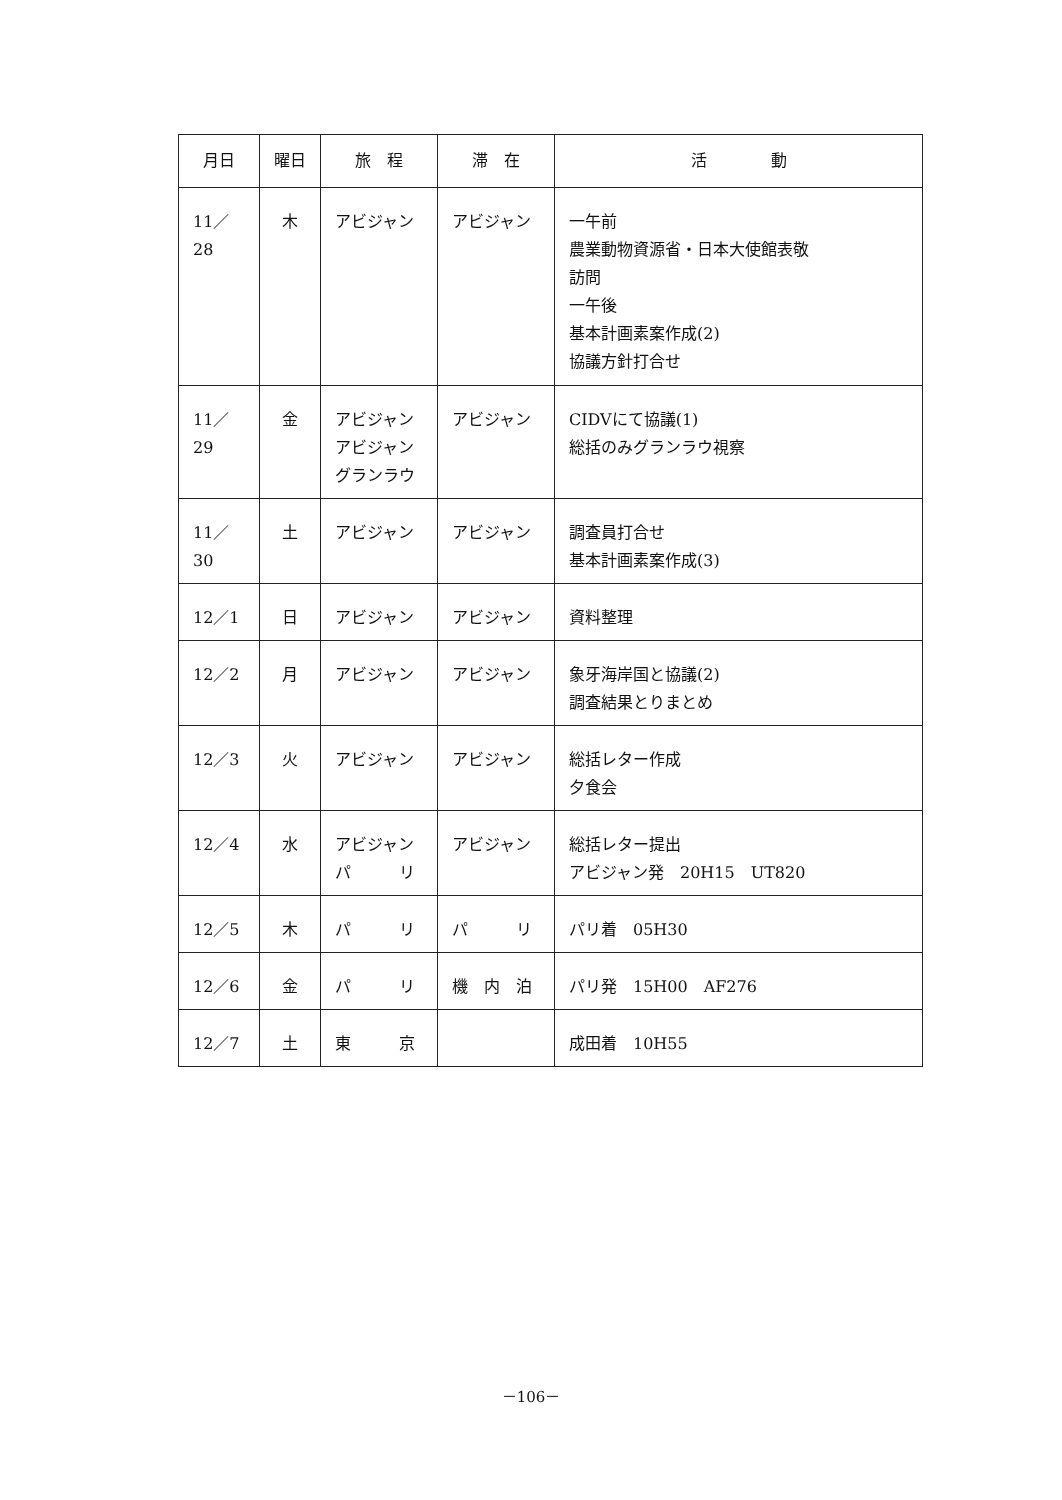| 月日 | 曜日 | 旅 程 | 滞 在 | 活 動 |
| --- | --- | --- | --- | --- |
| 11／28 | 木 | アビジャン | アビジャン | 一午前 農業動物資源省・日本大使館表敬 訪問 一午後 基本計画素案作成(2) 協議方針打合せ |
| 11／29 | 金 | アビジャン アビジャン グランラウ | アビジャン | CIDVにて協議(1) 総括のみグランラウ視察 |
| 11／30 | 土 | アビジャン | アビジャン | 調査員打合せ 基本計画素案作成(3) |
| 12／1 | 日 | アビジャン | アビジャン | 資料整理 |
| 12／2 | 月 | アビジャン | アビジャン | 象牙海岸国と協議(2) 調査結果とりまとめ |
| 12／3 | 火 | アビジャン | アビジャン | 総括レター作成 夕食会 |
| 12／4 | 水 | アビジャン パ リ | アビジャン | 総括レター提出 アビジャン発 20H15 UT820 |
| 12／5 | 木 | パ リ | パ リ | パリ着 05H30 |
| 12／6 | 金 | パ リ | 機 内 泊 | パリ発 15H00 AF276 |
| 12／7 | 土 | 東 京 | | 成田着 10H55 |
－106－